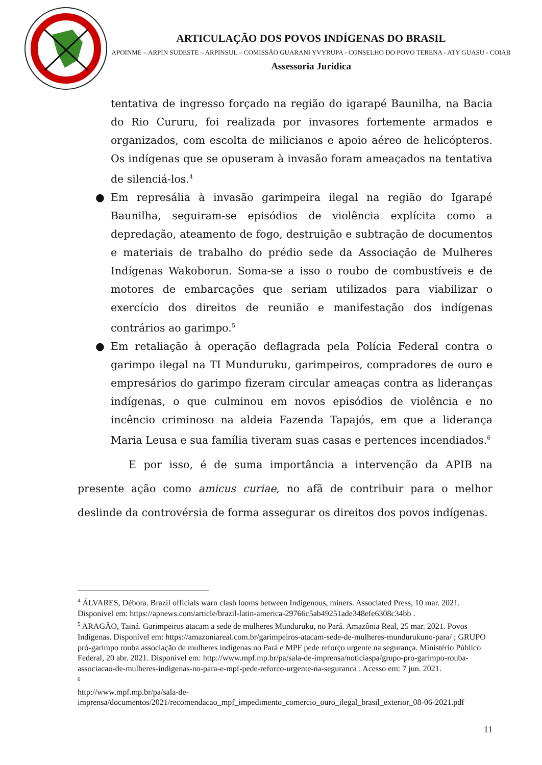ARTICULAÇÃO DOS POVOS INDÍGENAS DO BRASIL
APOINME – ARPIN SUDESTE – ARPINSUL – COMISSÃO GUARANI YVYRUPA - CONSELHO DO POVO TERENA - ATY GUASU - COIAB
Assessoria Jurídica
tentativa de ingresso forçado na região do igarapé Baunilha, na Bacia do Rio Cururu, foi realizada por invasores fortemente armados e organizados, com escolta de milicianos e apoio aéreo de helicópteros. Os indígenas que se opuseram à invasão foram ameaçados na tentativa de silenciá-los.<sup>4</sup>
● Em represália à invasão garimpeira ilegal na região do Igarapé Baunilha, seguiram-se episódios de violência explícita como a depredação, ateamento de fogo, destruição e subtração de documentos e materiais de trabalho do prédio sede da Associação de Mulheres Indígenas Wakoborun. Soma-se a isso o roubo de combustíveis e de motores de embarcações que seriam utilizados para viabilizar o exercício dos direitos de reunião e manifestação dos indígenas contrários ao garimpo.<sup>5</sup>
● Em retaliação à operação deflagrada pela Polícia Federal contra o garimpo ilegal na TI Munduruku, garimpeiros, compradores de ouro e empresários do garimpo fizeram circular ameaças contra as lideranças indígenas, o que culminou em novos episódios de violência e no incêncio criminoso na aldeia Fazenda Tapajós, em que a liderança Maria Leusa e sua família tiveram suas casas e pertences incendiados.<sup>6</sup>
E por isso, é de suma importância a intervenção da APIB na presente ação como amicus curiae, no afã de contribuir para o melhor deslinde da controvérsia de forma assegurar os direitos dos povos indígenas.
<sup>4</sup> ÁLVARES, Débora. Brazil officials warn clash looms between Indigenous, miners. Associated Press, 10 mar. 2021. Disponível em: https://apnews.com/article/brazil-latin-america-29766c5ab49251ade348efe6308c34bb .
<sup>5</sup> ARAGÃO, Tainá. Garimpeiros atacam a sede de mulheres Munduruku, no Pará. Amazônia Real, 25 mar. 2021. Povos Indígenas. Disponível em: https://amazoniareal.com.br/garimpeiros-atacam-sede-de-mulheres-mundurukuno-para/ ; GRUPO pró-garimpo rouba associação de mulheres indígenas no Pará e MPF pede reforço urgente na segurança. Ministério Público Federal, 20 abr. 2021. Disponível em: http://www.mpf.mp.br/pa/sala-de-imprensa/noticiaspa/grupo-pro-garimpo-rouba-associacao-de-mulheres-indigenas-no-para-e-mpf-pede-reforco-urgente-na-seguranca . Acesso em: 7 jun. 2021.
<sup>6</sup>
http://www.mpf.mp.br/pa/sala-de-imprensa/documentos/2021/recomendacao_mpf_impedimento_comercio_ouro_ilegal_brasil_exterior_08-06-2021.pdf
11